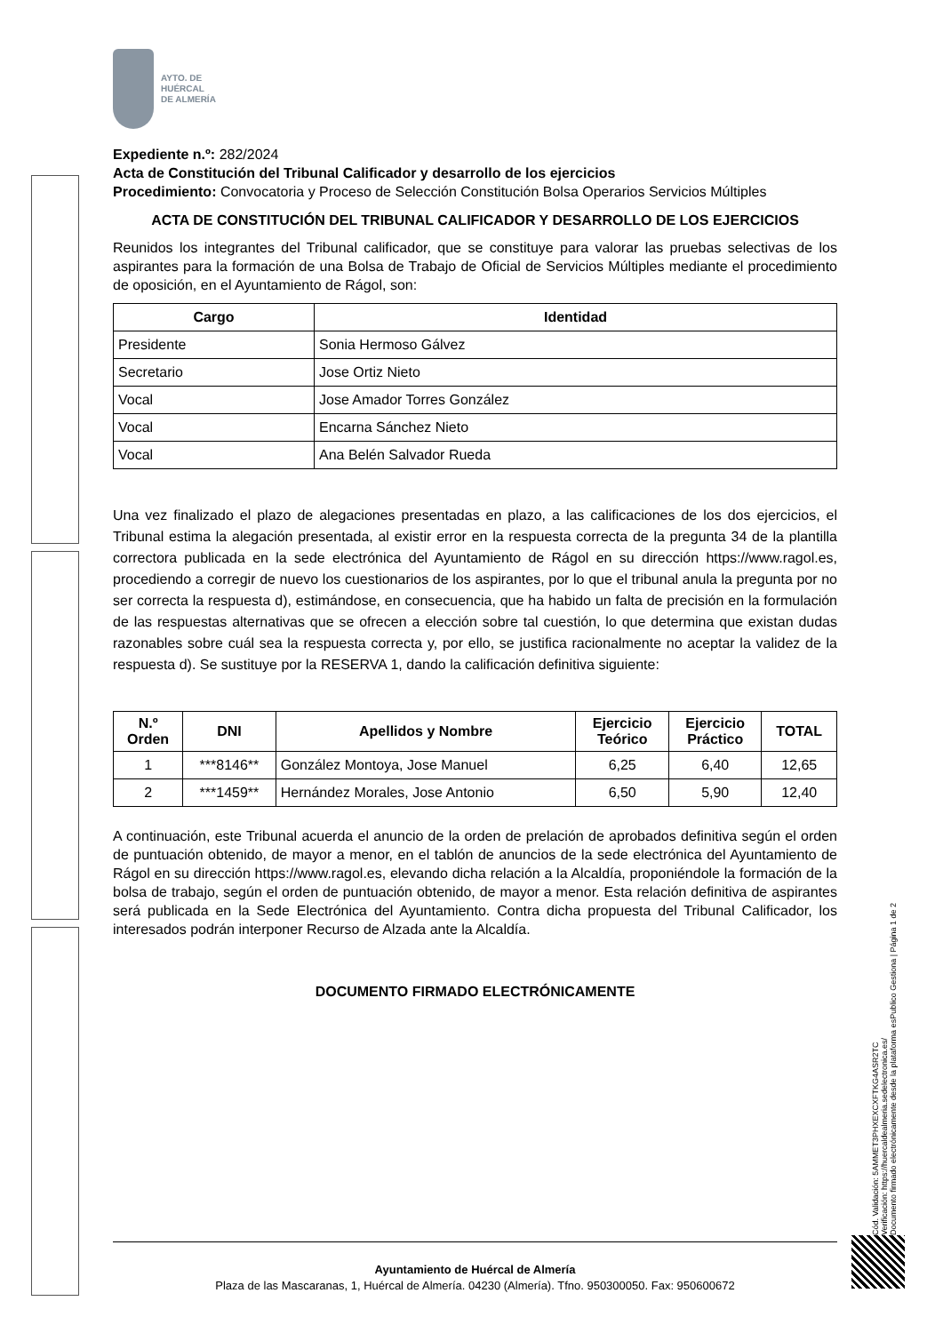AYTO. DE
HUÉRCAL
DE ALMERÍA
Expediente n.º: 282/2024
Acta de Constitución del Tribunal Calificador y desarrollo de los ejercicios
Procedimiento: Convocatoria y Proceso de Selección Constitución Bolsa Operarios Servicios Múltiples
ACTA DE CONSTITUCIÓN DEL TRIBUNAL CALIFICADOR Y DESARROLLO DE LOS EJERCICIOS
Reunidos los integrantes del Tribunal calificador, que se constituye para valorar las pruebas selectivas de los aspirantes para la formación de una Bolsa de Trabajo de Oficial de Servicios Múltiples mediante el procedimiento de oposición, en el Ayuntamiento de Rágol, son:
| Cargo | Identidad |
| --- | --- |
| Presidente | Sonia Hermoso Gálvez |
| Secretario | Jose Ortiz Nieto |
| Vocal | Jose Amador Torres González |
| Vocal | Encarna Sánchez Nieto |
| Vocal | Ana Belén Salvador Rueda |
Una vez finalizado el plazo de alegaciones presentadas en plazo, a las calificaciones de los dos ejercicios, el Tribunal estima la alegación presentada, al existir error en la respuesta correcta de la pregunta 34 de la plantilla correctora publicada en la sede electrónica del Ayuntamiento de Rágol en su dirección https://www.ragol.es, procediendo a corregir de nuevo los cuestionarios de los aspirantes, por lo que el tribunal anula la pregunta por no ser correcta la respuesta d), estimándose, en consecuencia, que ha habido un falta de precisión en la formulación de las respuestas alternativas que se ofrecen a elección sobre tal cuestión, lo que determina que existan dudas razonables sobre cuál sea la respuesta correcta y, por ello, se justifica racionalmente no aceptar la validez de la respuesta d). Se sustituye por la RESERVA 1, dando la calificación definitiva siguiente:
| N.º Orden | DNI | Apellidos y Nombre | Ejercicio Teórico | Ejercicio Práctico | TOTAL |
| --- | --- | --- | --- | --- | --- |
| 1 | ***8146** | González Montoya, Jose Manuel | 6,25 | 6,40 | 12,65 |
| 2 | ***1459** | Hernández Morales, Jose Antonio | 6,50 | 5,90 | 12,40 |
A continuación, este Tribunal acuerda el anuncio de la orden de prelación de aprobados definitiva según el orden de puntuación obtenido, de mayor a menor, en el tablón de anuncios de la sede electrónica del Ayuntamiento de Rágol en su dirección https://www.ragol.es, elevando dicha relación a la Alcaldía, proponiéndole la formación de la bolsa de trabajo, según el orden de puntuación obtenido, de mayor a menor. Esta relación definitiva de aspirantes será publicada en la Sede Electrónica del Ayuntamiento. Contra dicha propuesta del Tribunal Calificador, los interesados podrán interponer Recurso de Alzada ante la Alcaldía.
DOCUMENTO FIRMADO ELECTRÓNICAMENTE
Cód. Validación: 5AMMET3PHXEXCXFTKG4ASR2TC
Verificación: https://huercaldealmeria.sedelectronica.es/
Documento firmado electrónicamente desde la plataforma esPublico Gestiona | Página 1 de 2
Ayuntamiento de Huércal de Almería
Plaza de las Mascaranas, 1, Huércal de Almería. 04230 (Almería). Tfno. 950300050. Fax: 950600672